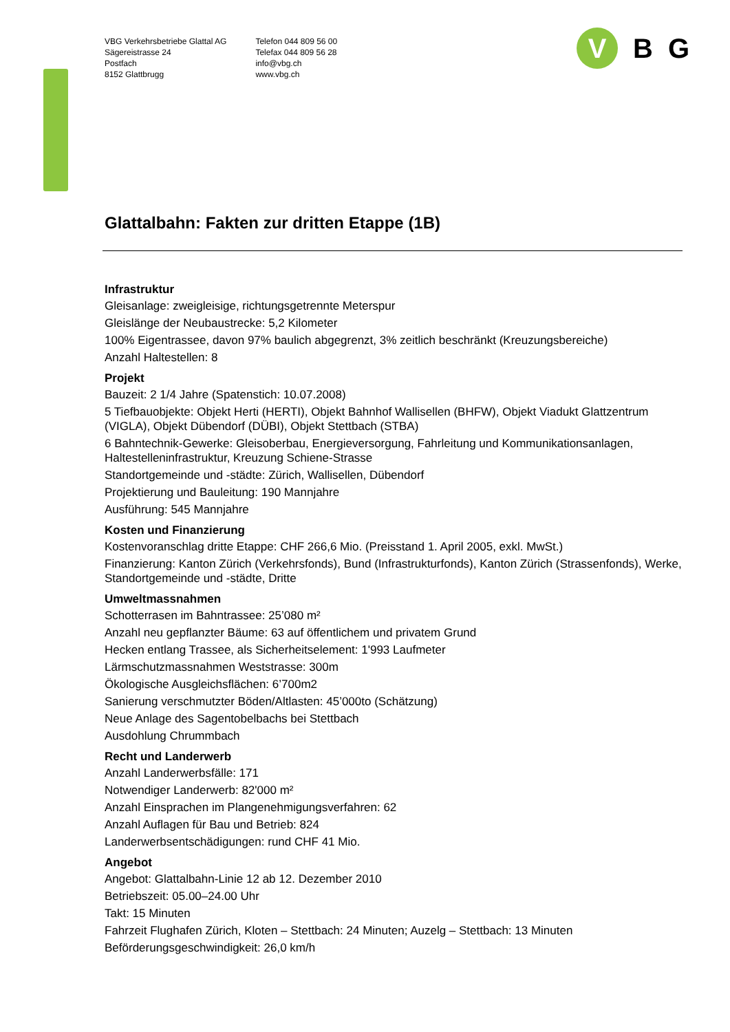VBG Verkehrsbetriebe Glattal AG
Sägereistrasse 24
Postfach
8152 Glattbrugg
Telefon 044 809 56 00
Telefax 044 809 56 28
info@vbg.ch
www.vbg.ch
V
B G
Glattalbahn: Fakten zur dritten Etappe (1B)
Infrastruktur
Gleisanlage: zweigleisige, richtungsgetrennte Meterspur
Gleislänge der Neubaustrecke: 5,2 Kilometer
100% Eigentrassee, davon 97% baulich abgegrenzt, 3% zeitlich beschränkt (Kreuzungsbereiche)
Anzahl Haltestellen: 8
Projekt
Bauzeit: 2 1/4 Jahre (Spatenstich: 10.07.2008)
5 Tiefbauobjekte: Objekt Herti (HERTI), Objekt Bahnhof Wallisellen (BHFW), Objekt Viadukt Glattzentrum (VIGLA), Objekt Dübendorf (DÜBI), Objekt Stettbach (STBA)
6 Bahntechnik-Gewerke: Gleisoberbau, Energieversorgung, Fahrleitung und Kommunikationsanlagen, Haltestelleninfrastruktur, Kreuzung Schiene-Strasse
Standortgemeinde und -städte: Zürich, Wallisellen, Dübendorf
Projektierung und Bauleitung: 190 Mannjahre
Ausführung: 545 Mannjahre
Kosten und Finanzierung
Kostenvoranschlag dritte Etappe: CHF 266,6 Mio. (Preisstand 1. April 2005, exkl. MwSt.)
Finanzierung: Kanton Zürich (Verkehrsfonds), Bund (Infrastrukturfonds), Kanton Zürich (Strassenfonds), Werke, Standortgemeinde und -städte, Dritte
Umweltmassnahmen
Schotterrasen im Bahntrassee: 25’080 m²
Anzahl neu gepflanzter Bäume: 63 auf öffentlichem und privatem Grund
Hecken entlang Trassee, als Sicherheitselement: 1'993 Laufmeter
Lärmschutzmassnahmen Weststrasse: 300m
Ökologische Ausgleichsflächen: 6’700m2
Sanierung verschmutzter Böden/Altlasten: 45’000to (Schätzung)
Neue Anlage des Sagentobelbachs bei Stettbach
Ausdohlung Chrummbach
Recht und Landerwerb
Anzahl Landerwerbsfälle: 171
Notwendiger Landerwerb: 82'000 m²
Anzahl Einsprachen im Plangenehmigungsverfahren: 62
Anzahl Auflagen für Bau und Betrieb: 824
Landerwerbsentschädigungen: rund CHF 41 Mio.
Angebot
Angebot: Glattalbahn-Linie 12 ab 12. Dezember 2010
Betriebszeit: 05.00–24.00 Uhr
Takt: 15 Minuten
Fahrzeit Flughafen Zürich, Kloten – Stettbach: 24 Minuten; Auzelg – Stettbach: 13 Minuten
Beförderungsgeschwindigkeit: 26,0 km/h